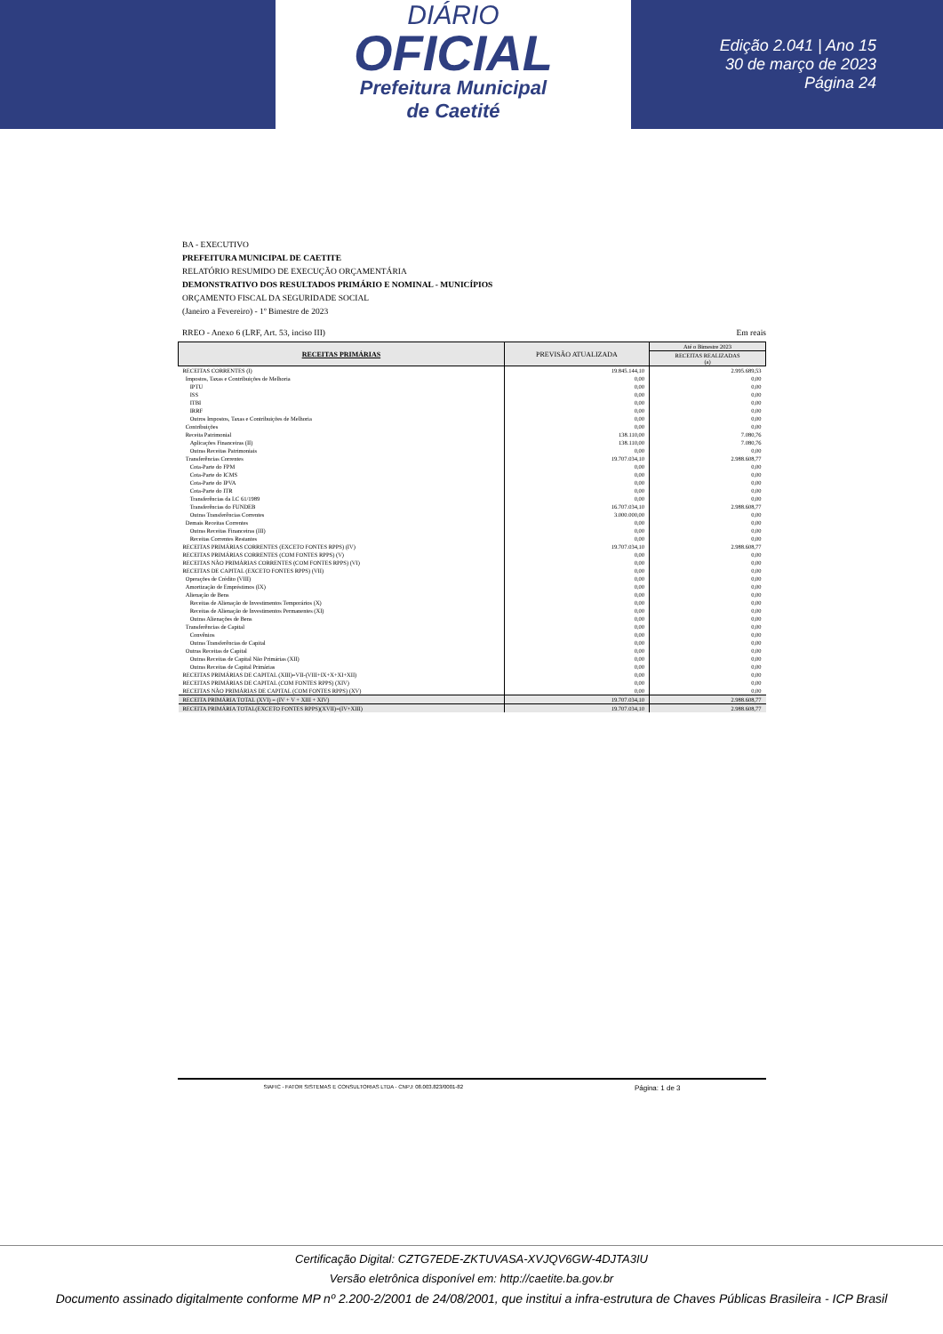DIÁRIO
OFICIAL
Prefeitura Municipal
de Caetité
Edição 2.041 | Ano 15
30 de março de 2023
Página 24
BA - EXECUTIVO
PREFEITURA MUNICIPAL DE CAETITE
RELATÓRIO RESUMIDO DE EXECUÇÃO ORÇAMENTÁRIA
DEMONSTRATIVO DOS RESULTADOS PRIMÁRIO E NOMINAL - MUNICÍPIOS
ORÇAMENTO FISCAL DA SEGURIDADE SOCIAL
(Janeiro a Fevereiro) - 1º Bimestre de 2023
RREO - Anexo 6 (LRF, Art. 53, inciso III) Em reais
| RECEITAS PRIMÁRIAS | PREVISÃO ATUALIZADA | Até o Bimestre 2023 |
| --- | --- | --- |
| | | RECEITAS REALIZADAS (a) |
| RECEITAS CORRENTES (I) | 19.845.144,10 | 2.995.689,53 |
| Impostos, Taxas e Contribuições de Melhoria | 0,00 | 0,00 |
| IPTU | 0,00 | 0,00 |
| ISS | 0,00 | 0,00 |
| ITBI | 0,00 | 0,00 |
| IRRF | 0,00 | 0,00 |
| Outros Impostos, Taxas e Contribuições de Melhoria | 0,00 | 0,00 |
| Contribuições | 0,00 | 0,00 |
| Receita Patrimonial | 138.110,00 | 7.080,76 |
| Aplicações Financeiras (II) | 138.110,00 | 7.080,76 |
| Outras Receitas Patrimoniais | 0,00 | 0,00 |
| Transferências Correntes | 19.707.034,10 | 2.988.608,77 |
| Cota-Parte do FPM | 0,00 | 0,00 |
| Cota-Parte do ICMS | 0,00 | 0,00 |
| Cota-Parte do IPVA | 0,00 | 0,00 |
| Cota-Parte do ITR | 0,00 | 0,00 |
| Transferências da LC 61/1989 | 0,00 | 0,00 |
| Transferências do FUNDEB | 16.707.034,10 | 2.988.608,77 |
| Outras Transferências Correntes | 3.000.000,00 | 0,00 |
| Demais Receitas Correntes | 0,00 | 0,00 |
| Outras Receitas Financeiras (III) | 0,00 | 0,00 |
| Receitas Correntes Restantes | 0,00 | 0,00 |
| RECEITAS PRIMÁRIAS CORRENTES (EXCETO FONTES RPPS) (IV) | 19.707.034,10 | 2.988.608,77 |
| RECEITAS PRIMÁRIAS CORRENTES (COM FONTES RPPS) (V) | 0,00 | 0,00 |
| RECEITAS NÃO PRIMÁRIAS CORRENTES (COM FONTES RPPS) (VI) | 0,00 | 0,00 |
| RECEITAS DE CAPITAL (EXCETO FONTES RPPS) (VII) | 0,00 | 0,00 |
| Operações de Crédito (VIII) | 0,00 | 0,00 |
| Amortização de Empréstimos (IX) | 0,00 | 0,00 |
| Alienação de Bens | 0,00 | 0,00 |
| Receitas de Alienação de Investimentos Temporários (X) | 0,00 | 0,00 |
| Receitas de Alienação de Investimentos Permanentes (XI) | 0,00 | 0,00 |
| Outras Alienações de Bens | 0,00 | 0,00 |
| Transferências de Capital | 0,00 | 0,00 |
| Convênios | 0,00 | 0,00 |
| Outras Transferências de Capital | 0,00 | 0,00 |
| Outras Receitas de Capital | 0,00 | 0,00 |
| Outras Receitas de Capital Não Primárias (XII) | 0,00 | 0,00 |
| Outras Receitas de Capital Primárias | 0,00 | 0,00 |
| RECEITAS PRIMÁRIAS DE CAPITAL (XIII)=VII-(VIII+IX+X+XI+XII) | 0,00 | 0,00 |
| RECEITAS PRIMÁRIAS DE CAPITAL (COM FONTES RPPS) (XIV) | 0,00 | 0,00 |
| RECEITAS NÃO PRIMÁRIAS DE CAPITAL (COM FONTES RPPS) (XV) | 0,00 | 0,00 |
| RECEITA PRIMÁRIA TOTAL (XVI) = (IV + V + XIII + XIV) | 19.707.034,10 | 2.988.608,77 |
| RECEITA PRIMÁRIA TOTAL(EXCETO FONTES RPPS)(XVII)=(IV+XIII) | 19.707.034,10 | 2.988.608,77 |
SIAFIC - FATOR SISTEMAS E CONSULTORIAS LTDA - CNPJ: 08.003.823/0001-82 Página: 1 de 3
Certificação Digital: CZTG7EDE-ZKTUVASA-XVJQV6GW-4DJTA3IU
Versão eletrônica disponível em: http://caetite.ba.gov.br
Documento assinado digitalmente conforme MP nº 2.200-2/2001 de 24/08/2001, que institui a infra-estrutura de Chaves Públicas Brasileira - ICP Brasil